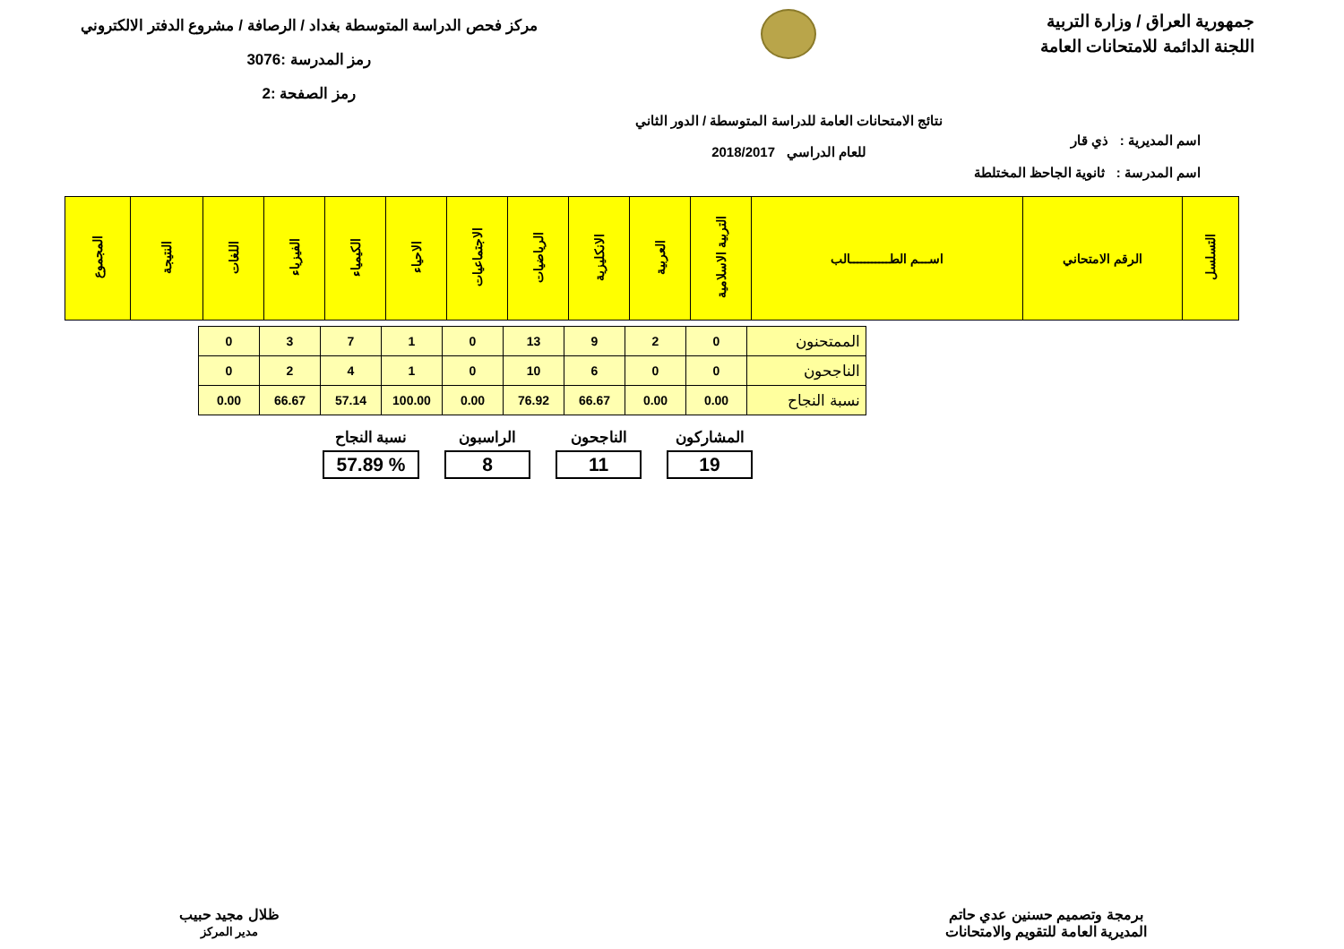جمهورية العراق / وزارة التربية
اللجنة الدائمة للامتحانات العامة
نتائج الامتحانات العامة للدراسة المتوسطة / الدور الثاني
للعام الدراسي 2018/2017
مركز فحص الدراسة المتوسطة بغداد / الرصافة / مشروع الدفتر الالكتروني
رمز المدرسة :3076
رمز الصفحة :2
اسم المديرية : ذي قار
اسم المدرسة : ثانوية الجاحظ المختلطة
| التسلسل | الرقم الامتحاني | اســـم الطـــــــــــالب | التربية الاسلامية | العربية | الانكليزية | الرياضيات | الاجتماعيات | الاحياء | الكيمياء | الفيزياء | اللغات | النتيجة | المجموع |
| --- | --- | --- | --- | --- | --- | --- | --- | --- | --- | --- | --- | --- | --- |
| الممتحنون | 0 | 2 | 9 | 13 | 0 | 1 | 7 | 3 | 0 |
| الناجحون | 0 | 0 | 6 | 10 | 0 | 1 | 4 | 2 | 0 |
| نسبة النجاح | 0.00 | 0.00 | 66.67 | 76.92 | 0.00 | 100.00 | 57.14 | 66.67 | 0.00 |
المشاركون
19
الناجحون
11
الراسبون
8
نسبة النجاح% 57.89
برمجة وتصميم حسنين عدي حاتم
المديرية العامة للتقويم والامتحانات
ظلال مجيد حبيب
مدير المركز